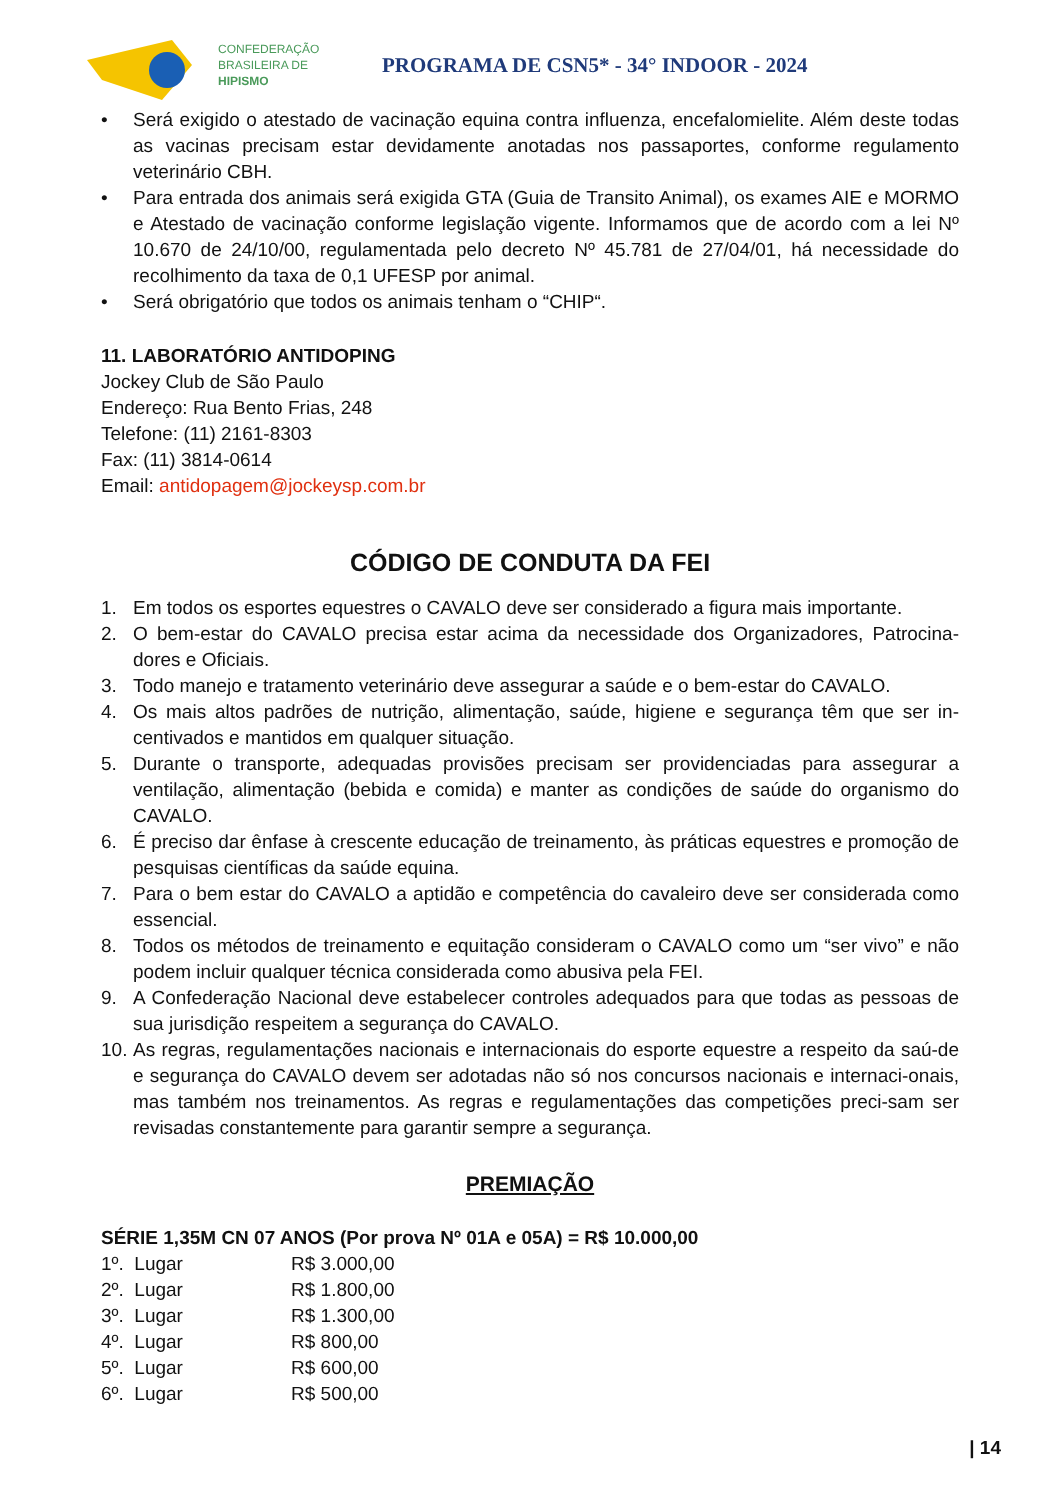CONFEDERAÇÃO
BRASILEIRA DE
HIPISMO
PROGRAMA DE CSN5* - 34° INDOOR - 2024
• Será exigido o atestado de vacinação equina contra influenza, encefalomielite. Além deste todas as vacinas precisam estar devidamente anotadas nos passaportes, conforme regulamento veterinário CBH.
• Para entrada dos animais será exigida GTA (Guia de Transito Animal), os exames AIE e MORMO e Atestado de vacinação conforme legislação vigente. Informamos que de acordo com a lei Nº 10.670 de 24/10/00, regulamentada pelo decreto Nº 45.781 de 27/04/01, há necessidade do recolhimento da taxa de 0,1 UFESP por animal.
• Será obrigatório que todos os animais tenham o “CHIP“.
11. LABORATÓRIO ANTIDOPING
Jockey Club de São Paulo
Endereço: Rua Bento Frias, 248
Telefone: (11) 2161-8303
Fax: (11) 3814-0614
Email: antidopagem@jockeysp.com.br
CÓDIGO DE CONDUTA DA FEI
1. Em todos os esportes equestres o CAVALO deve ser considerado a figura mais importante.
2. O bem-estar do CAVALO precisa estar acima da necessidade dos Organizadores, Patrocina-dores e Oficiais.
3. Todo manejo e tratamento veterinário deve assegurar a saúde e o bem-estar do CAVALO.
4. Os mais altos padrões de nutrição, alimentação, saúde, higiene e segurança têm que ser in-centivados e mantidos em qualquer situação.
5. Durante o transporte, adequadas provisões precisam ser providenciadas para assegurar a ventilação, alimentação (bebida e comida) e manter as condições de saúde do organismo do CAVALO.
6. É preciso dar ênfase à crescente educação de treinamento, às práticas equestres e promoção de pesquisas científicas da saúde equina.
7. Para o bem estar do CAVALO a aptidão e competência do cavaleiro deve ser considerada como essencial.
8. Todos os métodos de treinamento e equitação consideram o CAVALO como um “ser vivo” e não podem incluir qualquer técnica considerada como abusiva pela FEI.
9. A Confederação Nacional deve estabelecer controles adequados para que todas as pessoas de sua jurisdição respeitem a segurança do CAVALO.
10. As regras, regulamentações nacionais e internacionais do esporte equestre a respeito da saú-de e segurança do CAVALO devem ser adotadas não só nos concursos nacionais e internaci-onais, mas também nos treinamentos. As regras e regulamentações das competições preci-sam ser revisadas constantemente para garantir sempre a segurança.
PREMIAÇÃO
SÉRIE 1,35M CN 07 ANOS (Por prova Nº 01A e 05A) = R$ 10.000,00
| 1º. Lugar | R$ 3.000,00 |
| 2º. Lugar | R$ 1.800,00 |
| 3º. Lugar | R$ 1.300,00 |
| 4º. Lugar | R$ 800,00 |
| 5º. Lugar | R$ 600,00 |
| 6º. Lugar | R$ 500,00 |
| 14